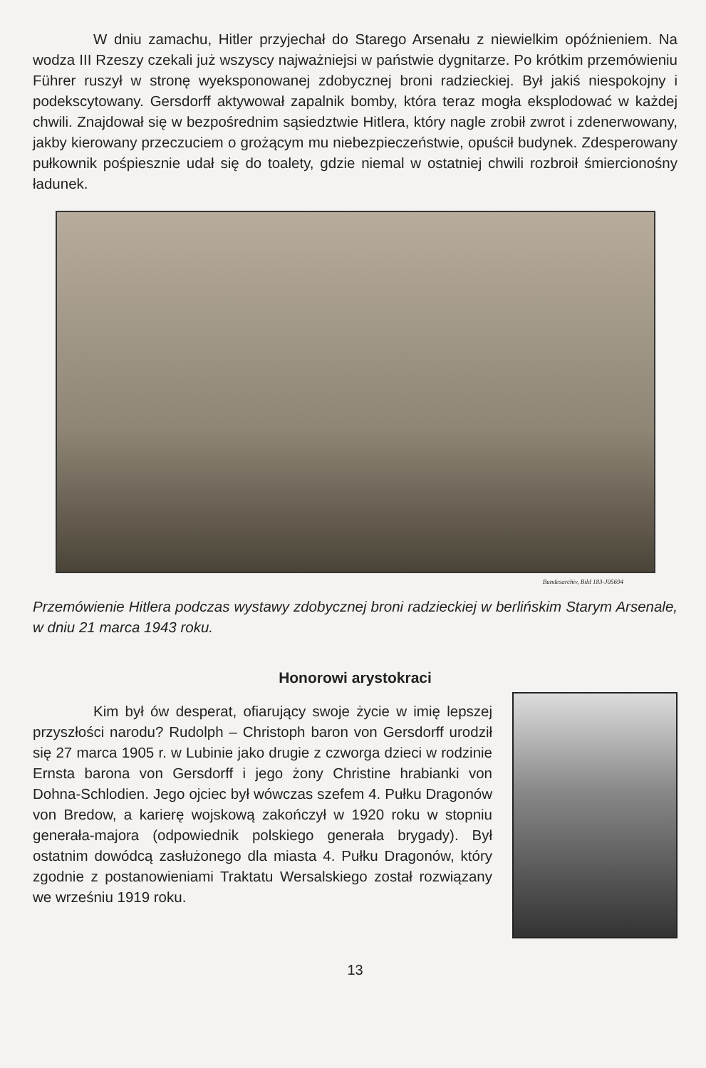W dniu zamachu, Hitler przyjechał do Starego Arsenału z niewielkim opóźnieniem. Na wodza III Rzeszy czekali już wszyscy najważniejsi w państwie dygnitarze. Po krótkim przemówieniu Führer ruszył w stronę wyeksponowanej zdobycznej broni radzieckiej. Był jakiś niespokojny i podekscytowany. Gersdorff aktywował zapalnik bomby, która teraz mogła eksplodować w każdej chwili. Znajdował się w bezpośrednim sąsiedztwie Hitlera, który nagle zrobił zwrot i zdenerwowany, jakby kierowany przeczuciem o grożącym mu niebezpieczeństwie, opuścił budynek. Zdesperowany pułkownik pośpiesznie udał się do toalety, gdzie niemal w ostatniej chwili rozbroił śmiercionośny ładunek.
Bundesarchiv, Bild 183-J05694
Przemówienie Hitlera podczas wystawy zdobycznej broni radzieckiej w berlińskim Starym Arsenale, w dniu 21 marca 1943 roku.
Honorowi arystokraci
Kim był ów desperat, ofiarujący swoje życie w imię lepszej przyszłości narodu? Rudolph – Christoph baron von Gersdorff urodził się 27 marca 1905 r. w Lubinie jako drugie z czworga dzieci w rodzinie Ernsta barona von Gersdorff i jego żony Christine hrabianki von Dohna-Schlodien. Jego ojciec był wówczas szefem 4. Pułku Dragonów von Bredow, a karierę wojskową zakończył w 1920 roku w stopniu generała-majora (odpowiednik polskiego generała brygady). Był ostatnim dowódcą zasłużonego dla miasta 4. Pułku Dragonów, który zgodnie z postanowieniami Traktatu Wersalskiego został rozwiązany we wrześniu 1919 roku.
13